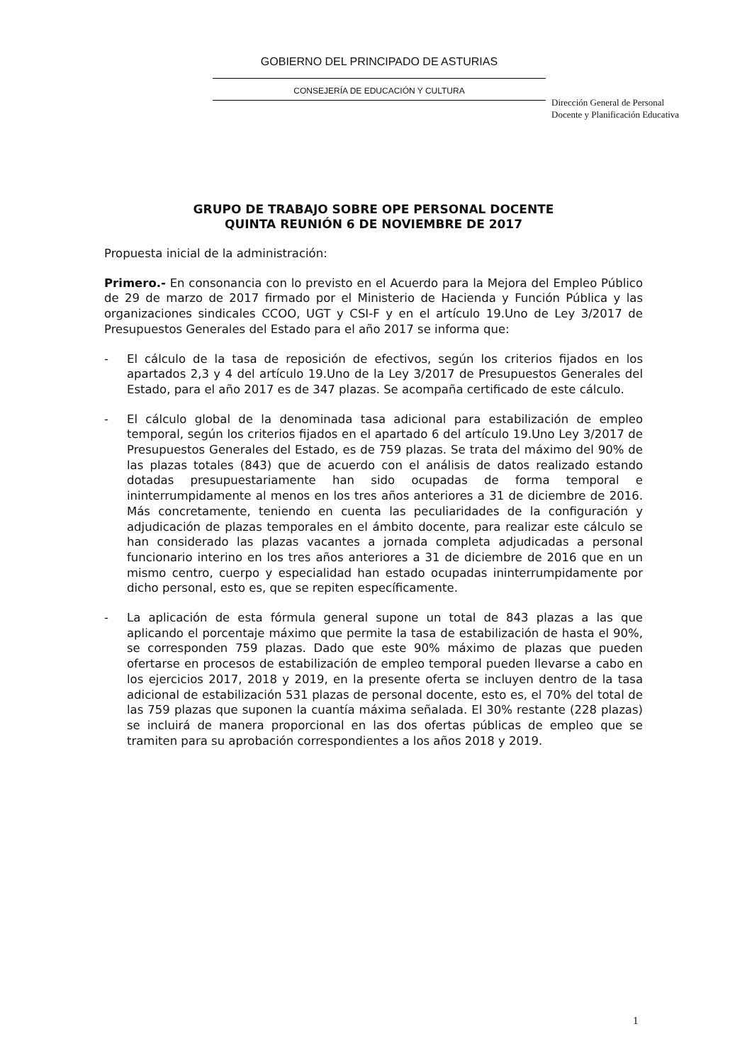GOBIERNO DEL PRINCIPADO DE ASTURIAS
CONSEJERÍA DE EDUCACIÓN Y CULTURA
Dirección General de Personal
Docente y Planificación Educativa
GRUPO DE TRABAJO SOBRE OPE PERSONAL DOCENTE
QUINTA REUNIÓN 6 DE NOVIEMBRE DE 2017
Propuesta inicial de la administración:
Primero.- En consonancia con lo previsto en el Acuerdo para la Mejora del Empleo Público de 29 de marzo de 2017 firmado por el Ministerio de Hacienda y Función Pública y las organizaciones sindicales CCOO, UGT y CSI-F y en el artículo 19.Uno de Ley 3/2017 de Presupuestos Generales del Estado para el año 2017 se informa que:
- El cálculo de la tasa de reposición de efectivos, según los criterios fijados en los apartados 2,3 y 4 del artículo 19.Uno de la Ley 3/2017 de Presupuestos Generales del Estado, para el año 2017 es de 347 plazas. Se acompaña certificado de este cálculo.
- El cálculo global de la denominada tasa adicional para estabilización de empleo temporal, según los criterios fijados en el apartado 6 del artículo 19.Uno Ley 3/2017 de Presupuestos Generales del Estado, es de 759 plazas. Se trata del máximo del 90% de las plazas totales (843) que de acuerdo con el análisis de datos realizado estando dotadas presupuestariamente han sido ocupadas de forma temporal e ininterrumpidamente al menos en los tres años anteriores a 31 de diciembre de 2016. Más concretamente, teniendo en cuenta las peculiaridades de la configuración y adjudicación de plazas temporales en el ámbito docente, para realizar este cálculo se han considerado las plazas vacantes a jornada completa adjudicadas a personal funcionario interino en los tres años anteriores a 31 de diciembre de 2016 que en un mismo centro, cuerpo y especialidad han estado ocupadas ininterrumpidamente por dicho personal, esto es, que se repiten específicamente.
- La aplicación de esta fórmula general supone un total de 843 plazas a las que aplicando el porcentaje máximo que permite la tasa de estabilización de hasta el 90%, se corresponden 759 plazas. Dado que este 90% máximo de plazas que pueden ofertarse en procesos de estabilización de empleo temporal pueden llevarse a cabo en los ejercicios 2017, 2018 y 2019, en la presente oferta se incluyen dentro de la tasa adicional de estabilización 531 plazas de personal docente, esto es, el 70% del total de las 759 plazas que suponen la cuantía máxima señalada. El 30% restante (228 plazas) se incluirá de manera proporcional en las dos ofertas públicas de empleo que se tramiten para su aprobación correspondientes a los años 2018 y 2019.
1